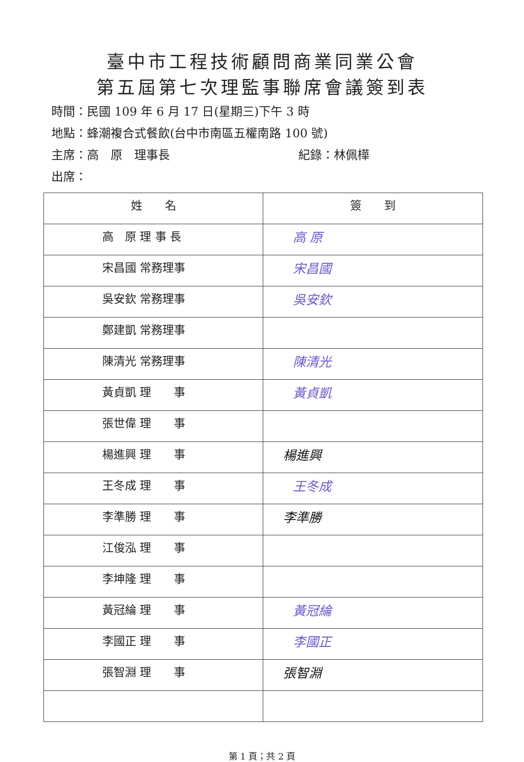臺中市工程技術顧問商業同業公會
第五屆第七次理監事聯席會議簽到表
時間：民國 109 年 6 月 17 日(星期三)下午 3 時
地點：蜂潮複合式餐飲(台中市南區五權南路 100 號)
主席：高　原　理事長 紀錄：林佩樺
出席：
| 姓 名 | 簽 到 |
| --- | --- |
| 高 原 理 事 長 | 高 原 |
| 宋昌國 常務理事 | 宋昌國 |
| 吳安欽 常務理事 | 吳安欽 |
| 鄭建凱 常務理事 | |
| 陳清光 常務理事 | 陳清光 |
| 黃貞凱 理 事 | 黃貞凱 |
| 張世偉 理 事 | |
| 楊進興 理 事 | 楊進興 |
| 王冬成 理 事 | 王冬成 |
| 李準勝 理 事 | 李準勝 |
| 江俊泓 理 事 | |
| 李坤隆 理 事 | |
| 黃冠綸 理 事 | 黃冠綸 |
| 李國正 理 事 | 李國正 |
| 張智淵 理 事 | 張智淵 |
第 1 頁；共 2 頁